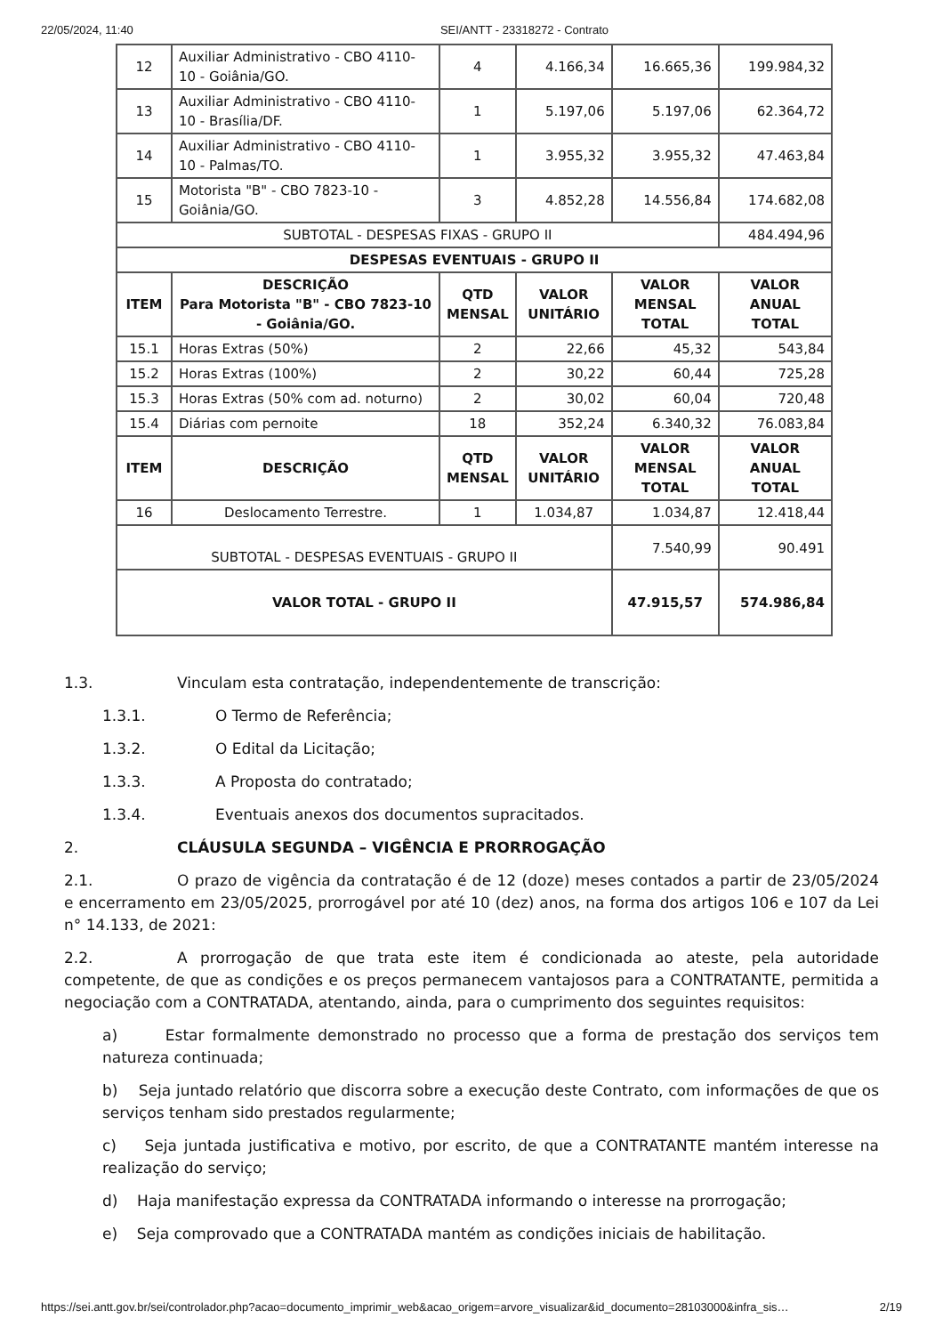22/05/2024, 11:40 SEI/ANTT - 23318272 - Contrato
| 12 | Auxiliar Administrativo - CBO 4110-10 - Goiânia/GO. | 4 | 4.166,34 | 16.665,36 | 199.984,32 |
| 13 | Auxiliar Administrativo - CBO 4110-10 - Brasília/DF. | 1 | 5.197,06 | 5.197,06 | 62.364,72 |
| 14 | Auxiliar Administrativo - CBO 4110-10 - Palmas/TO. | 1 | 3.955,32 | 3.955,32 | 47.463,84 |
| 15 | Motorista "B" - CBO 7823-10 - Goiânia/GO. | 3 | 4.852,28 | 14.556,84 | 174.682,08 |
| SUBTOTAL - DESPESAS FIXAS - GRUPO II | | | | | 484.494,96 |
| DESPESAS EVENTUAIS - GRUPO II | | | | | |
| ITEM | DESCRIÇÃO Para Motorista "B" - CBO 7823-10 - Goiânia/GO. | QTD MENSAL | VALOR UNITÁRIO | VALOR MENSAL TOTAL | VALOR ANUAL TOTAL |
| 15.1 | Horas Extras (50%) | 2 | 22,66 | 45,32 | 543,84 |
| 15.2 | Horas Extras (100%) | 2 | 30,22 | 60,44 | 725,28 |
| 15.3 | Horas Extras (50% com ad. noturno) | 2 | 30,02 | 60,04 | 720,48 |
| 15.4 | Diárias com pernoite | 18 | 352,24 | 6.340,32 | 76.083,84 |
| ITEM | DESCRIÇÃO | QTD MENSAL | VALOR UNITÁRIO | VALOR MENSAL TOTAL | VALOR ANUAL TOTAL |
| 16 | Deslocamento Terrestre. | 1 | 1.034,87 | 1.034,87 | 12.418,44 |
| SUBTOTAL - DESPESAS EVENTUAIS - GRUPO II | | | | 7.540,99 | 90.491 |
| VALOR TOTAL - GRUPO II | | | | 47.915,57 | 574.986,84 |
1.3. Vinculam esta contratação, independentemente de transcrição:
1.3.1. O Termo de Referência;
1.3.2. O Edital da Licitação;
1.3.3. A Proposta do contratado;
1.3.4. Eventuais anexos dos documentos supracitados.
2. CLÁUSULA SEGUNDA – VIGÊNCIA E PRORROGAÇÃO
2.1. O prazo de vigência da contratação é de 12 (doze) meses contados a partir de 23/05/2024 e encerramento em 23/05/2025, prorrogável por até 10 (dez) anos, na forma dos artigos 106 e 107 da Lei n° 14.133, de 2021:
2.2. A prorrogação de que trata este item é condicionada ao ateste, pela autoridade competente, de que as condições e os preços permanecem vantajosos para a CONTRATANTE, permitida a negociação com a CONTRATADA, atentando, ainda, para o cumprimento dos seguintes requisitos:
a) Estar formalmente demonstrado no processo que a forma de prestação dos serviços tem natureza continuada;
b) Seja juntado relatório que discorra sobre a execução deste Contrato, com informações de que os serviços tenham sido prestados regularmente;
c) Seja juntada justificativa e motivo, por escrito, de que a CONTRATANTE mantém interesse na realização do serviço;
d) Haja manifestação expressa da CONTRATADA informando o interesse na prorrogação;
e) Seja comprovado que a CONTRATADA mantém as condições iniciais de habilitação.
https://sei.antt.gov.br/sei/controlador.php?acao=documento_imprimir_web&acao_origem=arvore_visualizar&id_documento=28103000&infra_sis… 2/19